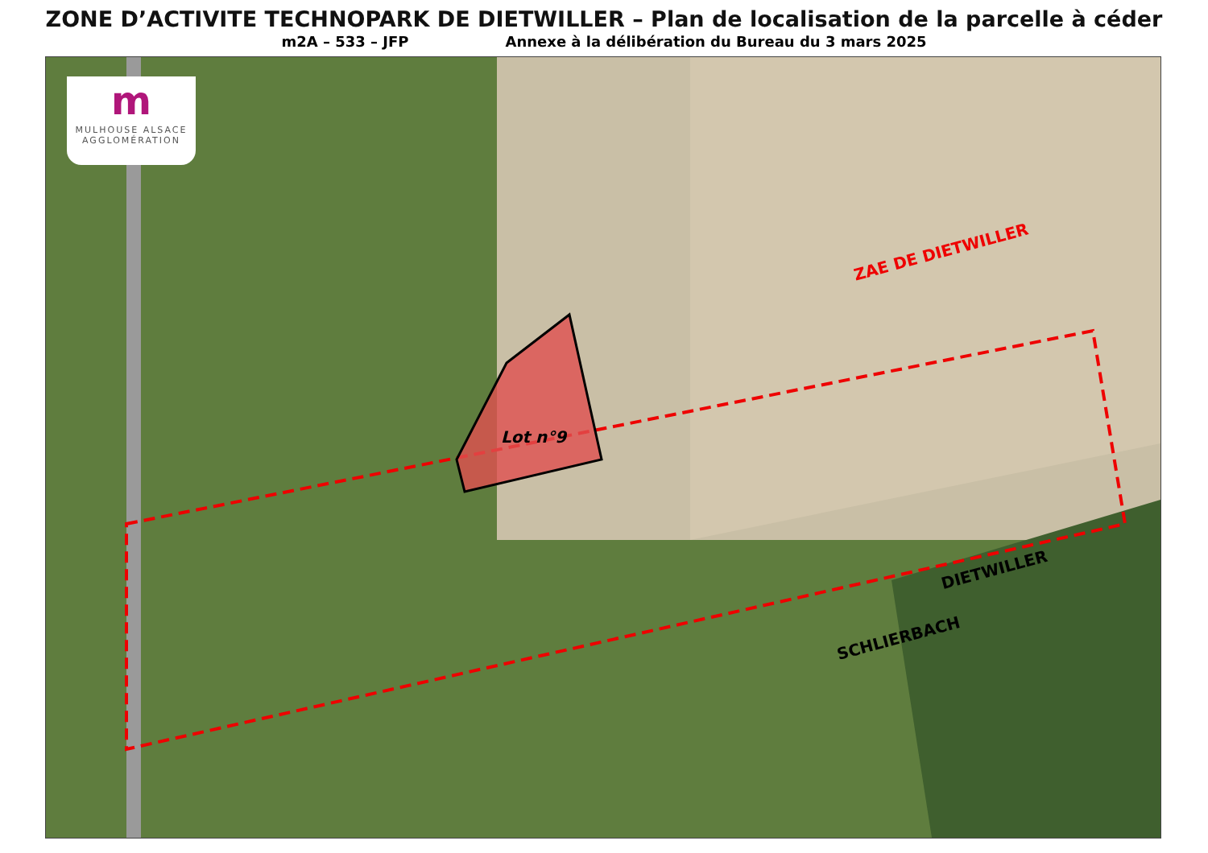ZONE D’ACTIVITE TECHNOPARK DE DIETWILLER – Plan de localisation de la parcelle à céder
m2A – 533 – JFP Annexe à la délibération du Bureau du 3 mars 2025
m
MULHOUSE ALSACE
AGGLOMÉRATION
ZAE DE DIETWILLER
Lot n°9
DIETWILLER
SCHLIERBACH